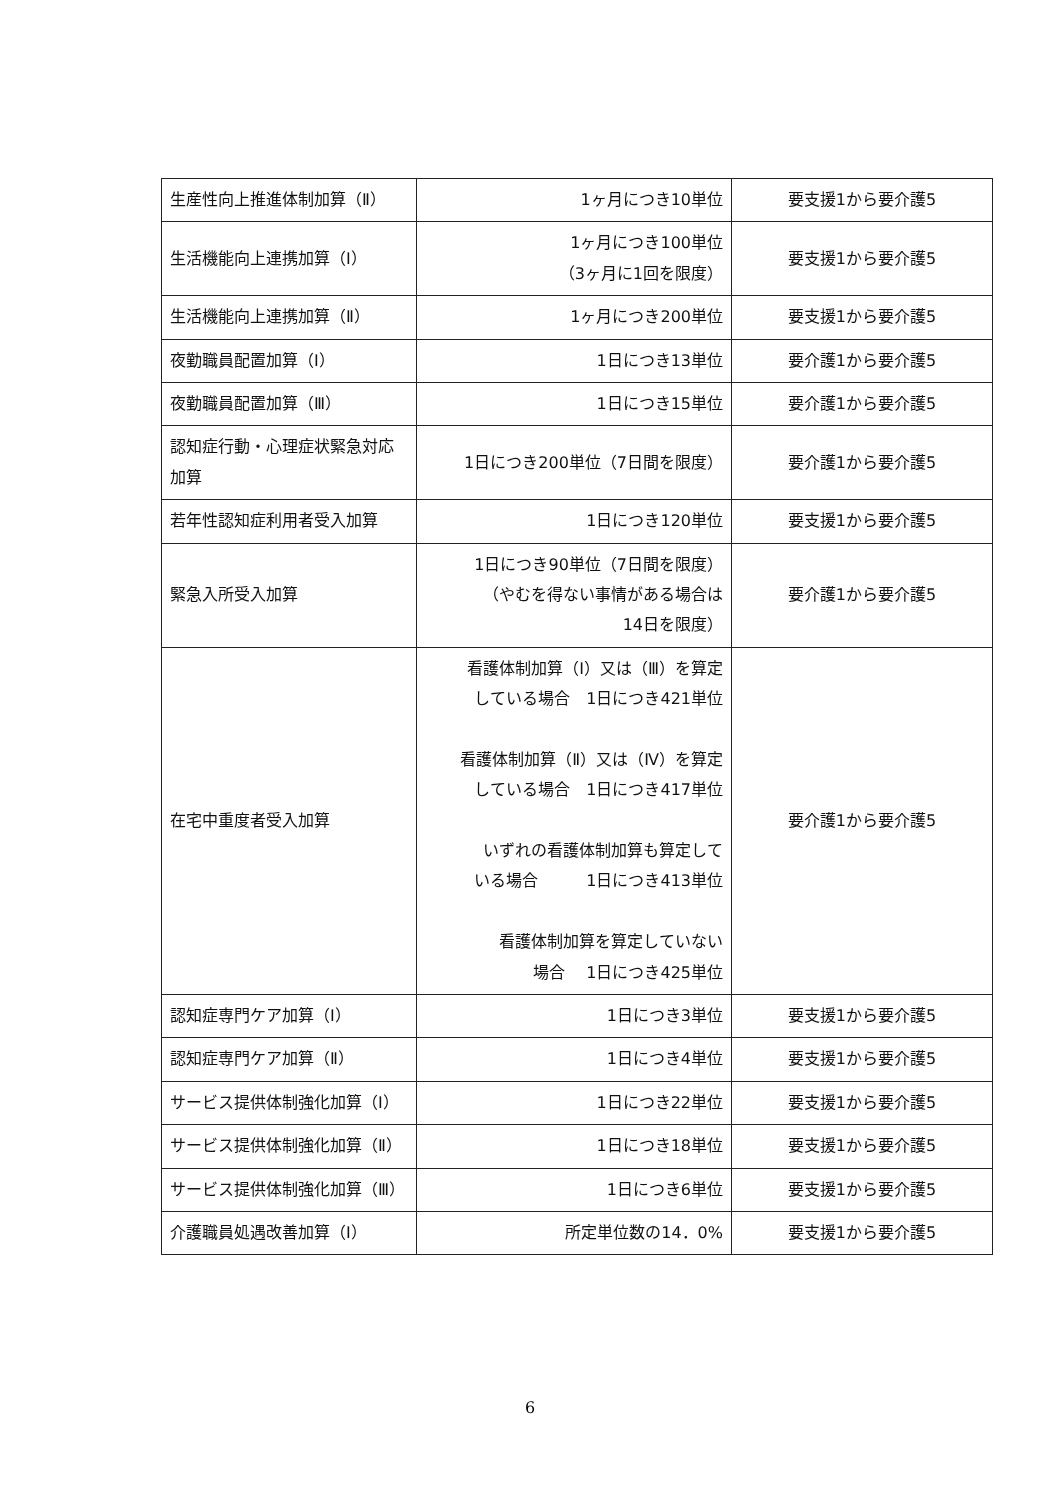| 生産性向上推進体制加算（Ⅱ） | 1ヶ月につき10単位 | 要支援1から要介護5 |
| 生活機能向上連携加算（Ⅰ） | 1ヶ月につき100単位 （3ヶ月に1回を限度） | 要支援1から要介護5 |
| 生活機能向上連携加算（Ⅱ） | 1ヶ月につき200単位 | 要支援1から要介護5 |
| 夜勤職員配置加算（Ⅰ） | 1日につき13単位 | 要介護1から要介護5 |
| 夜勤職員配置加算（Ⅲ） | 1日につき15単位 | 要介護1から要介護5 |
| 認知症行動・心理症状緊急対応加算 | 1日につき200単位（7日間を限度） | 要介護1から要介護5 |
| 若年性認知症利用者受入加算 | 1日につき120単位 | 要支援1から要介護5 |
| 緊急入所受入加算 | 1日につき90単位（7日間を限度） （やむを得ない事情がある場合は 14日を限度） | 要介護1から要介護5 |
| 在宅中重度者受入加算 | 看護体制加算（Ⅰ）又は（Ⅲ）を算定 している場合 1日につき421単位 看護体制加算（Ⅱ）又は（Ⅳ）を算定 している場合 1日につき417単位 いずれの看護体制加算も算定して いる場合 1日につき413単位 看護体制加算を算定していない 場合 1日につき425単位 | 要介護1から要介護5 |
| 認知症専門ケア加算（Ⅰ） | 1日につき3単位 | 要支援1から要介護5 |
| 認知症専門ケア加算（Ⅱ） | 1日につき4単位 | 要支援1から要介護5 |
| サービス提供体制強化加算（Ⅰ） | 1日につき22単位 | 要支援1から要介護5 |
| サービス提供体制強化加算（Ⅱ） | 1日につき18単位 | 要支援1から要介護5 |
| サービス提供体制強化加算（Ⅲ） | 1日につき6単位 | 要支援1から要介護5 |
| 介護職員処遇改善加算（Ⅰ） | 所定単位数の14．0% | 要支援1から要介護5 |
6